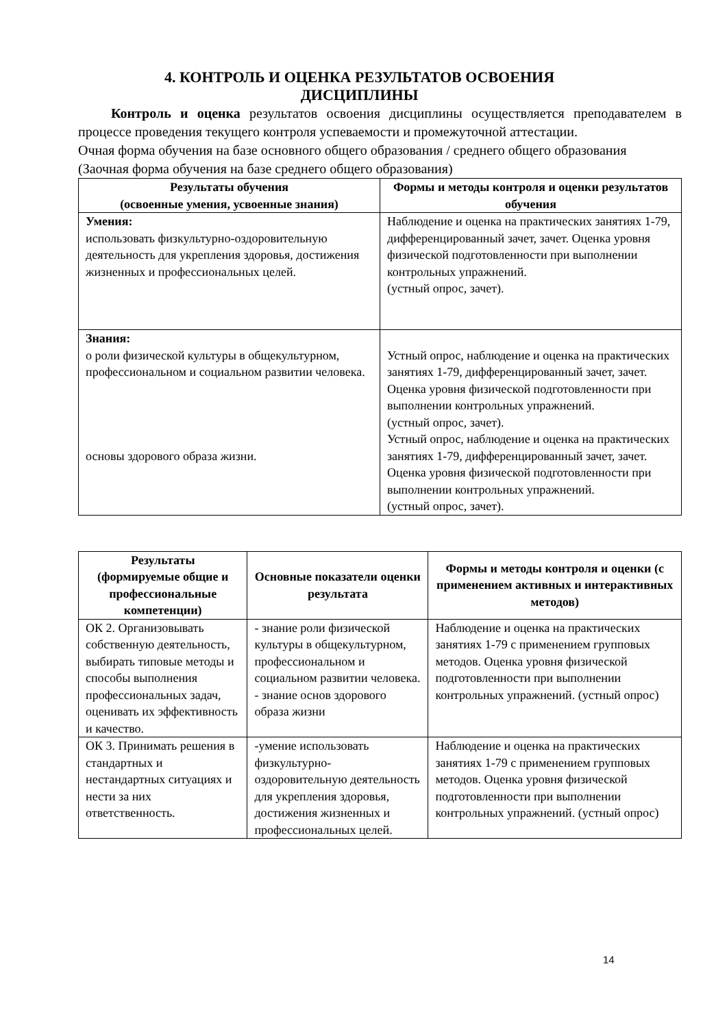4. КОНТРОЛЬ И ОЦЕНКА РЕЗУЛЬТАТОВ ОСВОЕНИЯ
ДИСЦИПЛИНЫ
Контроль и оценка результатов освоения дисциплины осуществляется преподавателем в процессе проведения текущего контроля успеваемости и промежуточной аттестации.
Очная форма обучения на базе основного общего образования / среднего общего образования
(Заочная форма обучения на базе среднего общего образования)
| Результаты обучения (освоенные умения, усвоенные знания) | Формы и методы контроля и оценки результатов обучения |
| --- | --- |
| Умения: использовать физкультурно-оздоровительную деятельность для укрепления здоровья, достижения жизненных и профессиональных целей. | Наблюдение и оценка на практических занятиях 1-79, дифференцированный зачет, зачет. Оценка уровня физической подготовленности при выполнении контрольных упражнений. (устный опрос, зачет). |
| Знания: о роли физической культуры в общекультурном, профессиональном и социальном развитии человека. основы здорового образа жизни. | Устный опрос, наблюдение и оценка на практических занятиях 1-79, дифференцированный зачет, зачет. Оценка уровня физической подготовленности при выполнении контрольных упражнений. (устный опрос, зачет). Устный опрос, наблюдение и оценка на практических занятиях 1-79, дифференцированный зачет, зачет. Оценка уровня физической подготовленности при выполнении контрольных упражнений. (устный опрос, зачет). |
| Результаты (формируемые общие и профессиональные компетенции) | Основные показатели оценки результата | Формы и методы контроля и оценки (с применением активных и интерактивных методов) |
| --- | --- | --- |
| ОК 2. Организовывать собственную деятельность, выбирать типовые методы и способы выполнения профессиональных задач, оценивать их эффективность и качество. | - знание роли физической культуры в общекультурном, профессиональном и социальном развитии человека. - знание основ здорового образа жизни | Наблюдение и оценка на практических занятиях 1-79 с применением групповых методов. Оценка уровня физической подготовленности при выполнении контрольных упражнений. (устный опрос) |
| ОК 3. Принимать решения в стандартных и нестандартных ситуациях и нести за них ответственность. | -умение использовать физкультурно-оздоровительную деятельность для укрепления здоровья, достижения жизненных и профессиональных целей. | Наблюдение и оценка на практических занятиях 1-79 с применением групповых методов. Оценка уровня физической подготовленности при выполнении контрольных упражнений. (устный опрос) |
14